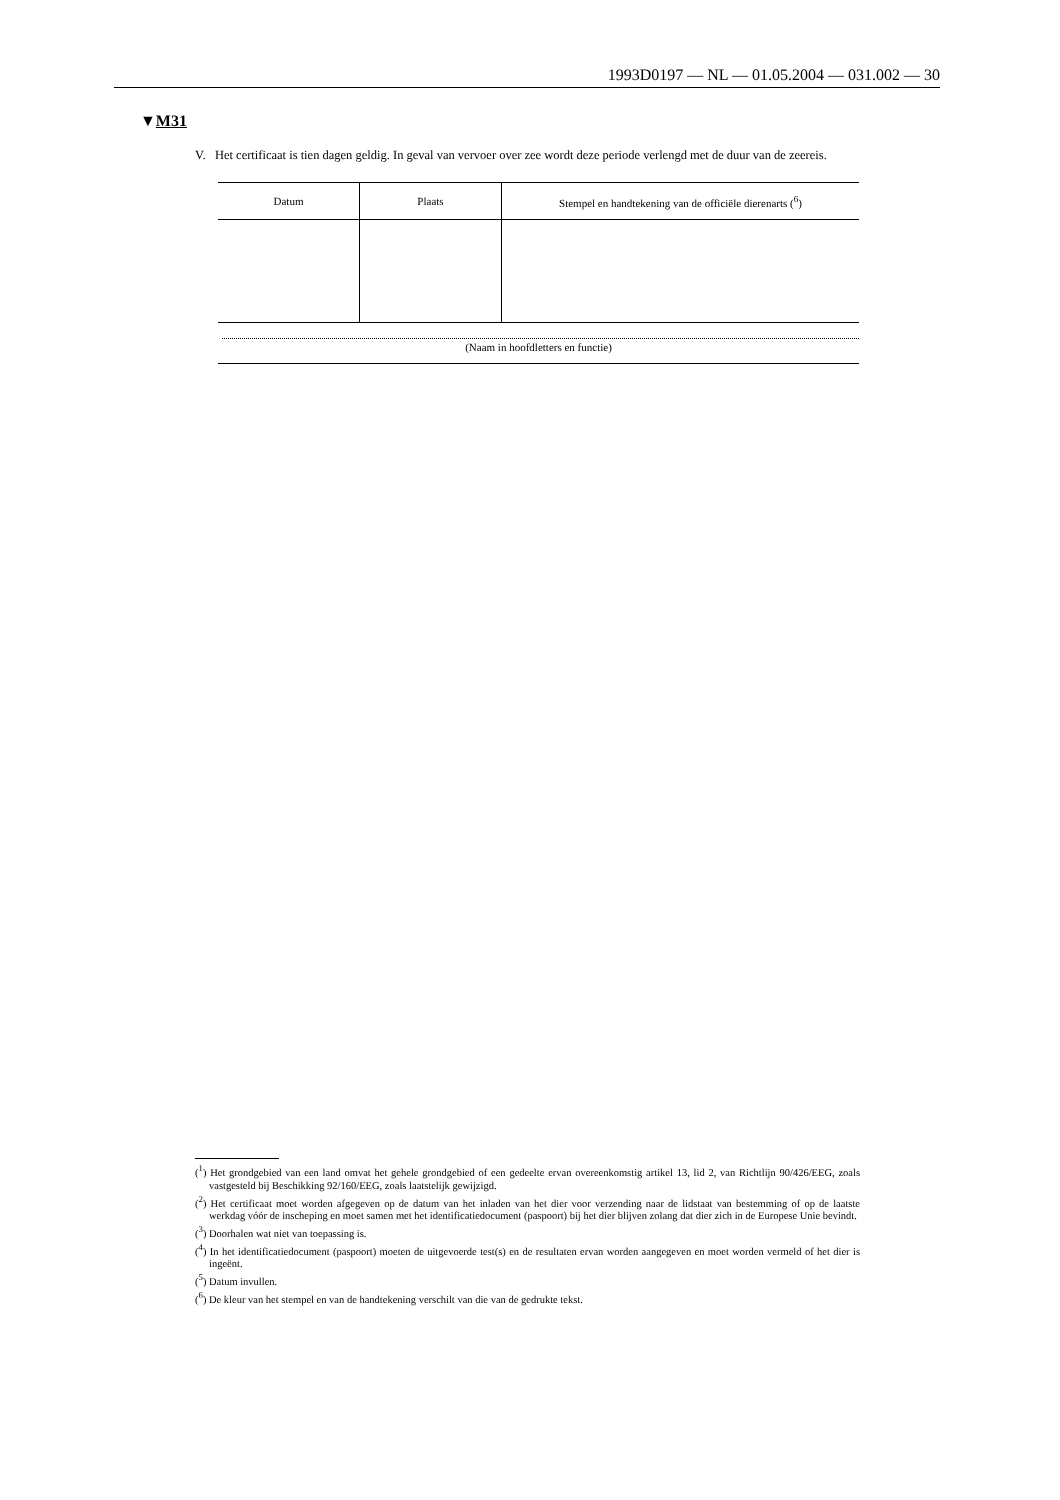1993D0197 — NL — 01.05.2004 — 031.002 — 30
▼M31
V. Het certificaat is tien dagen geldig. In geval van vervoer over zee wordt deze periode verlengd met de duur van de zeereis.
| Datum | Plaats | Stempel en handtekening van de officiële dierenarts (<sup>6</sup>) |
| --- | --- | --- |
(Naam in hoofdletters en functie)
(<sup>1</sup>) Het grondgebied van een land omvat het gehele grondgebied of een gedeelte ervan overeenkomstig artikel 13, lid 2, van Richtlijn 90/426/EEG, zoals vastgesteld bij Beschikking 92/160/EEG, zoals laatstelijk gewijzigd.
(<sup>2</sup>) Het certificaat moet worden afgegeven op de datum van het inladen van het dier voor verzending naar de lidstaat van bestemming of op de laatste werkdag vóór de inscheping en moet samen met het identificatiedocument (paspoort) bij het dier blijven zolang dat dier zich in de Europese Unie bevindt.
(<sup>3</sup>) Doorhalen wat niet van toepassing is.
(<sup>4</sup>) In het identificatiedocument (paspoort) moeten de uitgevoerde test(s) en de resultaten ervan worden aangegeven en moet worden vermeld of het dier is ingeënt.
(<sup>5</sup>) Datum invullen.
(<sup>6</sup>) De kleur van het stempel en van de handtekening verschilt van die van de gedrukte tekst.